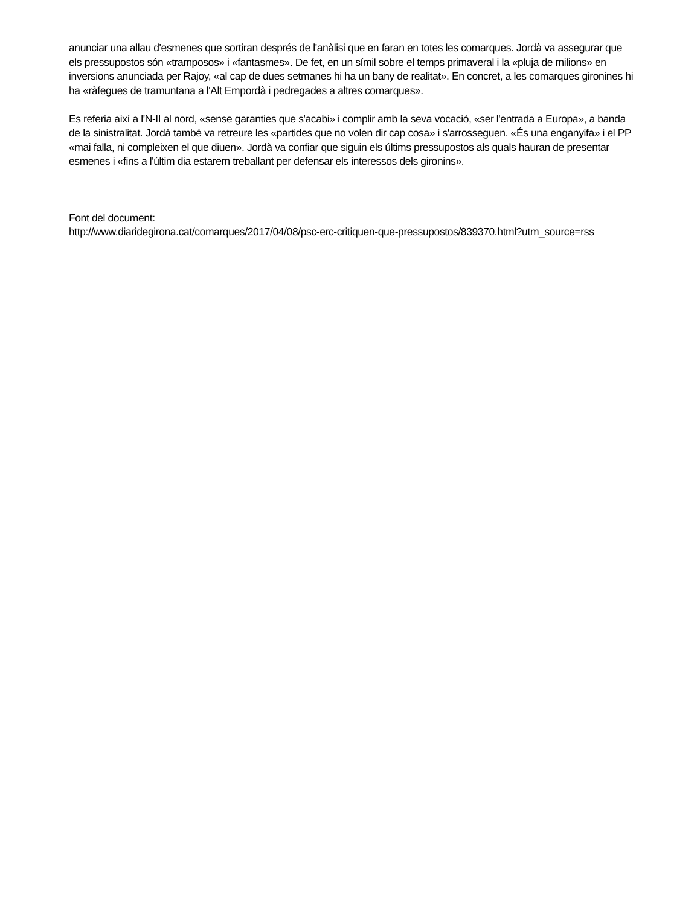anunciar una allau d'esmenes que sortiran després de l'anàlisi que en faran en totes les comarques. Jordà va assegurar que els pressupostos són «tramposos» i «fantasmes». De fet, en un símil sobre el temps primaveral i la «pluja de milions» en inversions anunciada per Rajoy, «al cap de dues setmanes hi ha un bany de realitat». En concret, a les comarques gironines hi ha «ràfegues de tramuntana a l'Alt Empordà i pedregades a altres comarques».
Es referia així a l'N-II al nord, «sense garanties que s'acabi» i complir amb la seva vocació, «ser l'entrada a Europa», a banda de la sinistralitat. Jordà també va retreure les «partides que no volen dir cap cosa» i s'arrosseguen. «És una enganyifa» i el PP «mai falla, ni compleixen el que diuen». Jordà va confiar que siguin els últims pressupostos als quals hauran de presentar esmenes i «fins a l'últim dia estarem treballant per defensar els interessos dels gironins».
Font del document:
http://www.diaridegirona.cat/comarques/2017/04/08/psc-erc-critiquen-que-pressupostos/839370.html?utm_source=rss